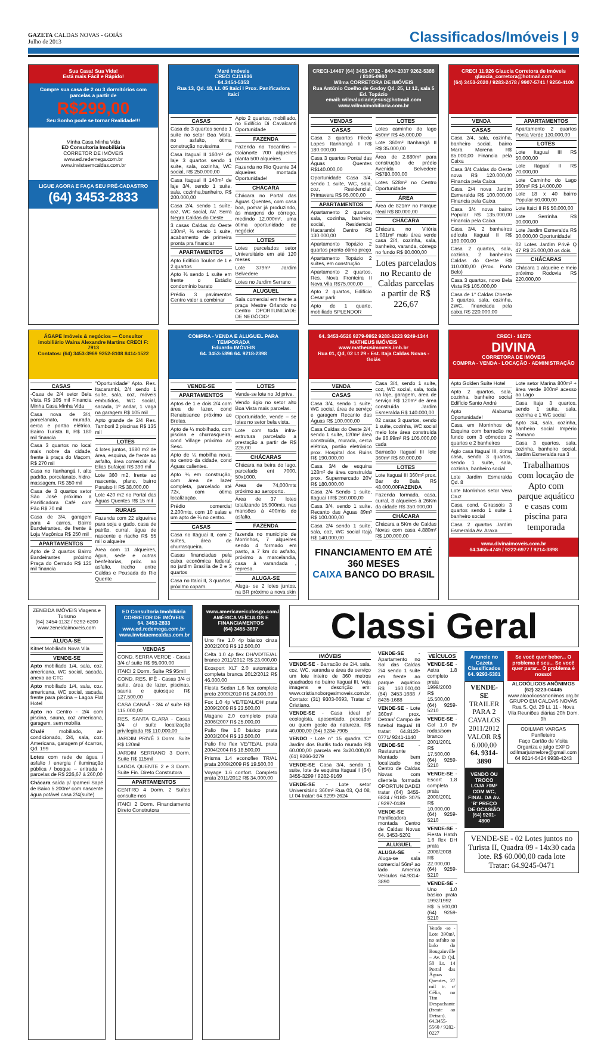GAZETA CALDAS NOVAS - GOIÁS
Julho de 2013
Classificados/Imóveis | 9
Sua Casa! Sua Vida!
Está mais Fácil e Rápido!
Compre sua casa de 2 ou 3 dormitórios com parcelas a partir de
R$299,00
Seu Sonho pode se tornar Realidade!!!
Minha Casa Minha Vida
ED Consultoria Imobiliária
CORRETOR DE IMÓVEIS
www.ed.redemega.com.br
www.invistaemcaldas.com.br
LIGUE AGORA E FAÇA SEU PRÉ-CADASTRO
(64) 3453-2833
Maré Imóveis
CRECI CJ11936
64.3454-5353
Rua 13, Qd. 18, Lt. 05 Itaicí I Prox. Panificadora Itaicí
CASAS
Casa de 3 quartos sendo 1 suite no setor Boa Vista, no asfalto, ótima construção novissima
Casa Itaguaí II 160m² de laje 3 quartos sendo 1 suite, sala, cozinha, WC social, R$ 250.000,00
Casa Itaguaí II 140m² de laje 3/4, sendo 1 suite, sala, cozinha,banheiro, R$ 200.000,00
Casa 2/4, sendo 1 suíte, coz, WC social, AV. Serra Negra Caldas do Oeste
3 casas Caldas do Oeste 130m², ¾ sendo 1 suite, acabamento de primeira pronta pra financiar
APARTAMENTOS
Apto Edifício Toulon de 1 e 2 quartos
Apto ¾ sendo 1 suite em frente o Estádio condomínio barato
Prédio 3 pavimentos Centro valor a combinar
Apto 2 quartos, mobiliado, no Edifício Di Cavalcanti Oportunidade
FAZENDA
Fazenda no Tocantins – Goianorte 700 alqueires planta 500 alqueires
Fazenda no Rio Quente 34 alqueires montada Oportunidade!
CHÁCARA
Chácara no Portal das Águas Quentes, com casa boa, pomar já produzindo, às margens do córrego, medindo 12.000m², uma ótima oportunidade de negócio!
LOTES
Lotes parcelados setor Universitário em até 120 meses
Lote 379m² Jardim Belvedere
Lotes no Jardim Serrano
ALUGUEL
Sala comercial em frente a praça Mestre Orlando no Centro OPORTUNIDADE DE NEGÓCIO!
CRECI-14467 (64) 3453-0732 - 8404-2037 9262-5388 / 8105-0980
Wilma CORRETORA DE IMÓVEIS
Rua Antônio Coelho de Godoy Qd. 25, Lt 12, sala 5 Ed. Topázio
email: wilmaluciadejesus@hotmail.com www.wilmaimobiliaria.com.br
VENDAS
CASAS
Casa 3 quartos Filedo Lopes Itanhangá I R$ 180.000,00
Casa 3 quartos Pontal das Águas Quentes R$140.000,00
Oportunidade Casa 3/4, sendo 1 suite, WC, sala, coz, Residencial. Primavera R$ 95.000,00
APARTAMENTOS
Apartamento 2 quartos, sala, cozinha, banheiro social, Residencial Hacarambi Centro R$ 130.000,00
Apartamento Topázio 2 quartos pronto ótimo preço
Apartamento Topázio 2 suites, em construção
Apartamento 2 quartos, Res. Nova Fronteira II Nova Vila R$75.000,00
Apto 2 quartos, Edifício Cesar park
Apto de 1 quarto, mobiliado SPLENDOR
LOTES
Lotes caminho do lago 450m² R$ 45.000,00
Lote 360m² Itanhangá II R$ 35.000,00
Área de 2.880m² para construção de prédio Avenida Belvedere R$780.000,00
Lotes 528m² no Centro Oportunidade
ÁREA
Área de 821m² no Parque Real R$ 80.000,00
CHÁCARA
Chácara no Vitória 1.081m² mais área verde casa 2/4, cozinha, sala, banheiro, varanda, córrego no fundo R$ 80.000,00
Lotes parcelados no Recanto de Caldas parcelas a partir de R$ 226,67
CRECI 11.926 Glaucia Corretora de Imóveis
glaucia_corretora@hotmail.com
(64) 3453-2020 / 9283-2478 / 9907-5741 / 9256-4100
VENDA
CASAS
Casa 2/4, sala, cozinha, banheiro social, bairro Mara Morena R$ 85.000,00 Financia pela Caixa
Casa 3/4 Caldas do Oeste nova R$ 120.000,00 Financia pela Caixa
Casa 2/4 nova Jardim Esmeralda R$ 100.000,00 Financia pela Caixa
Casa 3/4 nova bairro Popular R$ 135.000,00 Financia pela Caixa
Casa 3/4, 2 banheiros edícula Itaguaí II R$ 160.000,00
Casa 2 quartos, sala, cozinha, 2 banheiros Caldas do Oeste R$ 110.000,00 (Prox. Porto Belo)
Casa 3 quartos, novo Bela Vista R$ 105.000,00
Casa de 1° Caldas D'oeste 3 quartos, sala, cozinha, 2WC, financiada pela caixa R$ 220.000,00
APARTAMENTOS
Apartamento 2 quartos Ponta Verde 130.000,00
LOTES
Lote Itaguaí III R$ 50.000,00
Lote Itaguaí II R$ 70.000,00
Lote Caminho do Lago 360m² R$ 14.000,00
Lote 18 x 40 bairro Popular 50.000,00
Lote Itaici II R$ 50.000,00
Lote Serrinha R$ 30.000,00
Lote Jardim Esmeralda R$ 30.000,00 Oportunidade!
02 Lotes Jardim Privê Q 47 R$ 25.000,00 os dois
CHÁCARAS
Chácara 1 alqueire e meio próximo Rodovia R$ 220.000,00
ÁGAPE Imóveis & negócios — Consultor imobiliário Waina Alexandre Martins CRECI F: 7913
Contatos: (64) 3453-3969 9252-8108 8414-1522
CASAS
-Casa de 2/4 setor Bela Vista R$ 105 mil Financia Minha Casa Minha Vida
Casa nova de 3/4, porcelanato, murada, cerca e portão elétrico, Bairro Turista II, R$ 180 mil financia
Casa 3 quartos no local mais nobre da cidade, frente à praça do Maçom, R$ 270 mil
Casa no Itanhangá I, alto padrão, porcelanato, hidro-massagem, R$ 350 mil
Casa de 3 quartos setor São José próximo a Panificadora Café com Pão R$ 70 mil
Casa de 3/4, garagem para 4 carros, Bairro Bandeirantes, de frente à Loja Maçônica R$ 250 mil
APARTAMENTOS
Apto de 2 quartos Bairro Bandeirantes próximo Praça do Cerrado R$ 125 mil financia
"Oportunidade" Apto. Res. Itacarambí, 2/4 sendo 1 suíte, sala, coz, móveis embutidos, WC social, sacada, 1º andar, 1 vaga na garagem R$ 105 mil
Apto grande de 2/4 Res. Tamboril 2 piscinas R$ 135 mil
LOTES
4 lotes juntos, 1680 m2 de área, esquina, de frente ao asfalto, área comercial Av. Elias Bufaiçal R$ 390 mil
Lote 360 m2, frente ao nascente, plano, bairro Paraíso II R$ 38.000,00
Lote 420 m2 no Portal das Águas Quentes R$ 15 mil
RURAIS
Fazenda com 22 alqueires para soja e gado, casa de patrão, curral, água de nascente e riacho R$ 55 mil o alqueire
Área com 11 alqueires, água, sede e outras benfeitorias, próx. ao asfalto, trecho entre Caldas e Pousada do Rio Quente
COMPRA - VENDA E ALUGUEL PARA TEMPORADA
Eduardo IMÓVEIS
64. 3453-5896 64. 9218-2398
VENDE-SE
APARTAMENTOS
Aptos de 1 e dois 2/4 com área de lazer, cond Renaissance próximo ao Bretas.
Apto de ¼ mobilhado, com piscina e churrasqueira, cond Village próximo ao Sesc.
Apto de ¼ mobilha nova, no centro da cidade, cond Águas calientes.
Apto ¼ em construção, com área de lazer completa, parcelado até 72x, com ótima localização.
Prédio comercial 2,200mts, com 10 salas e um apto de ¾ no centro.
CASAS
Casa no Itaguaí II, com 2 suítes, área de churrasqueira.
Casas financiadas pela caixa econômica federal, no jardim Brasília de 2 e 3 quartos
Casa no Itaicí II, 3 quartos, próximo copam.
LOTES
Vende-se lote no Jd prive.
Vendo ágio no setor alto Boa Vista mais parcelas.
Oportunidade, vende – se lotes no setor bela vista.
Lote com toda infra-estrutura parcelado a prestação a partir de R$ 226,00
CHÁCARAS
Chácara na beira do lago, parcelado ent 7000, 50x1000.
Área de 74,000mts próximo ao aeroporto.
Área de 37 lotes totalizando 15,900mts, nas mansões à 400mts do asfalto.
FAZENDA
fazenda no município de Morrinhos, 7 alqueires sendo 4 formado em pasto, a 7 km do asfalto, próximo a marcelandia, casa á varandada , represa.
ALUGA-SE
Aluga- se 2 lotes juntos, na BR próximo a nova skin
64. 3453-6526 9279-9952 9288-1223 9249-1344
MATHEUS IMÓVEIS
www.matheusimoveis.imb.br
Rua 01, Qd, 02 Lt 29 - Est. Itaja Caldas Novas - Goiás
VENDA
CASAS
Casa 3/4, sendo 1 suíte, WC social, área de serviço e garagem Recanto das Águas R$ 100.000,00
Casa Caldas do Oeste 2/4, sendo 1 suíte, 120m² área construída, murada, cerca elétrica, portão eletrônico prox. Hospital dos Ruins R$ 190.000,00
Casa 3/4 de esquina 128m² de área construída prox. Supermercado 20V R$ 180.000,00
Casa 2/4 Sendo 1 suíte, Itaguaí I R$ 260.000,00
Casa 3/4, sendo 1 suíte, Recanto das Águas 89m³ R$ 100.000,00
Casa 2/4 sendo 1 suíte, sala, coz, WC social Itajá R$ 140.000,00
Casa 3/4, sendo 1 suíte, coz, WC social, sala, toda na laje, garagem, área de serviço R$ 120m² de área construída Jardim Esmeralda R$ 140.000,00
02 casas 3 quartos, sendo 1 suíte, cozinha, WC social meio lote área construída de 86.99m² R$ 105.000,00 cada
Barracão Itaguaí III lote 360m² R$ 60.000,00
LOTES
Lote Itaguaí III 360m² prox. Bar do Bala R$ 48.000,00FAZENDA
Fazenda formada, casa, curral, 8 alqueires à 26Km da cidade R$ 350.000,00
CHÁCARA
Chácara a 5Km de Caldas Novas com casa 4.880m² R$ 100.000,00
FINANCIAMENTO EM ATÉ 360 MESES
CAIXA BANCO DO BRASIL
CRECI - 16272
DIVINA
CORRETORA DE IMÓVEIS
COMPRA - VENDA - LOCAÇÃO - ADMINISTRAÇÃO
Apto Golden Suíte Hotel
Apto 2 quartos, sala, cozinha, banheiro social Edifício Santo André
Apto Alabama Oportunidade!
Casa em Morrinhos de Esquina com barracão no fundo com 3 cômodos 2 quartos e 2 banheiros
Ágio casa Itaguaí III, ótima casa, sendo 3 quartos, sendo 1 suíte, sala, cozinha, banheiro social
Lote Jardim Esmeralda Qd. 8
Lote Morrinhos setor Vera Cruz
Casa cond. Girassóis 3 quartos sendo 1 suite 1 banheiro social
Casa 2 quartos Jardim Esmeralda Av. Araxa
Lote setor Marina 800m² + área verde 800m² acesso ao Lago
Casa Itaja 3 quartos, sendo 1 suíte, sala, cozinha e 1 WC social
Apto 3/4, sala, cozinha, banheiro social Império Romano
Casa 3 quartos, sala, cozinha, banheiro social, Jardim Esmeralda rua 3
Trabalhamos com locação de Apto com parque aquático e casas com piscina para temporada
www.divinaimoveis.com.br
64.3455-4749 / 9222-6977 / 9214-3898
ZENEIDA IMÓVEIS Viagens e Turismo
(64) 3454-1132 / 9292-6200
www.zeneidaimoveis.com
ALUGA-SE
Kitnet Mobiliada Nova Vila
VENDE-SE
Apto mobiliado 1/4, sala, coz. americana, WC social, sacada, anexo ao CTC
Apto mobiliado 1/4, sala, coz. americana, WC social, sacada, frente para piscina – Lagoa Flat Hotel
Apto no Centro - 2/4 com piscina, sauna, coz americana, garagem, sem mobilia
Chalé mobiliado, ar-condicionado, 2/4, sala, coz. Americana, garagem p/ 4carros, Qd. 199
Lotes com rede de água / asfalto / energia / iluminação pública / bosque – entrada + parcelas de R$ 226,67 à 260,00
Chácara saída p/ Ipameri Sapé de Baixo 5.200m² com nascente água potável casa 2/4(suíte)
ED Consultoria Imobiliária CORRETOR DE IMÓVEIS
64. 3453-2833
www.ed.redemega.com.br www.invistaemcaldas.com.br
VENDAS
COND. SERRA VERDE - Casas 3/4 c/ suíte R$ 95.000,00
ITAICI 2 Dorm. Suíte R$ 95mil
COND. RES. IPÊ - Casas 3/4 c/ suíte, área de lazer, piscinas, sauna e quiosque R$ 127.500,00
CASA CANAÃ - 3/4 c/ suíte R$ 115.000,00
RES. SANTA CLARA - Casas 3/4 c/ suíte localização privilegiada R$ 110.000,00
JARDIM PRIVÊ 3 Dorm. Suíte R$ 120mil
JARDIM SERRANO 3 Dorm. Suíte R$ 115mil
LAGOA QUENTE 2 e 3 Dorm. Suíte Fin. Direto Construtora
APARTAMENTOS
CENTRO 4 Dorm. 2 Suítes consulte-nos
ITAICI 2 Dorm. Financiamento Direto Construtora
www.americaveiculosgo.com.br
AMÉRICA VEÍCULOS E FINANCIAMENTOS
(64) 3455-3697
Uno fire 1.0 4p básico cinza 2002/2003 R$ 12.500,00
Celta 1.0 4p flex DH/VD/TE/AL branco 2011/2012 R$ 23.000,00
Ecosport XLT 2.0 automática completa branca 2012/2012 R$ 46.000,00
Fiesta Sedan 1.6 flex completo preto 2009/2010 R$ 24.000,00
Fox 1.0 4p VE/TE/AL/DH prata 2009/2009 R$ 23.500,00
Magane 2.0 completo prata 2006/2007 R$ 25.000,00
Palio fire 1.0 básico prata 2003/2004 R$ 13.500,00
Palio fire flex VE/TE/AL prata 2004/2004 R$ 18.500,00
Prisma 1.4 econoflex TR/AL prata 2009/2009 R$ 19.500,00
Voyage 1.6 confort. Completo prata 2011/2012 R$ 34.000,00
Classi Geral
IMÓVEIS
VENDE-SE - Barracão de 2/4, sala, coz, WC, varanda e área de serviço um lote inteiro de 360 metros quadrados no bairro Itaguaí III. Veja imagens e descrição em: www.cristianoborgesimoveis.com.br. Contato: (31) 9303-0693, Tratar c/ Cristiano.
VENDE-SE - Casa ideal p/ ecologista, aposentado, pescador ou quem goste da natureza. R$ 40.000,00 (64) 9284-7905
VENDO - Lote n° 15 quadra "C" Jardim dos Buritis todo murado R$ 60.000,00 parcela em 3x20.000,00 (61) 9266-3279
VENDE-SE Casa 3/4, sendo 1 suite, lote de esquina Itaguaí I (64) 3455-3299 / 9282-9169
VENDE-SE - Lote setor Universitário 360m² Rua 03, Qd 08, Lt 04 tratar: 64.9299-2624
VENDE-SE - Apartamento no Sol das Caldas 2/4 sendo 1 suite em frente ao parque aquático R$ 160.000,00 (64) 3453-1688 / 8435-1688
VENDE-SE - Lote 360m² prox. Detran/ Campo de futebol Itaguaí III tratar: 64.8120-0771/ 9241-1140
VENDE-SE - Restaurante Montado bem localizado no Centro de Caldas Novas com clientela formada OPORTUNIDADE! tratar (64) 3455-6824 / 9180- 3075 / 9297-0189
VENDE-SE Panificadora montada Centro de Caldas Novas 64. 3453-5202
ALUGUEL
ALUGA-SE -Aluga-se sala comercial 56m² ao lado America Veículos 64.9314-3890
VEÍCULOS
VENDE-SE - Astra 1.8 completo prata 1999/2000 R$ 15.500,00 (64) 9259-5210
VENDE-SE - Gol 1.0 8v rodas/som branco 2001/2001 R$ 17.500,00 (64) 9259-5210
VENDE-SE - Escort 1.8 completa prata 2000/2001 R$ 10.000,00 (64) 9259-5210
VENDE-SE - Fiesta Hatch 1.6 flex DH prata 2008/2008 R$ 22.000,00 (64) 9259-5210
VENDE-SE - Uno 1.0 basico prata 1992/1992 R$ 5.500,00 (64) 9259-5210
Vende -se - Lote 390m², no asfalto ao lado do Bougainville – Av. D Qd. 50 Lt. 14 Portal das Águas Quentes, 27 mil tr. c/ Célia, no Tim Despachante (frente ao Detran). 64.3455-5560 / 9282-0227
Anuncie no Gazeta Classificados
64. 9293-5381
VENDE-SE
TRAILER PARA 2 CAVALOS 2011/2012 VALOR R$ 6.000,00
64. 9314-3890
VENDO OU TROCO LOJA 70M² COM WC, FINAL DA Av. 'B' PREÇO DE OCASIÃO
(64) 9201-4800
Se você quer beber... O problema é seu... Se você quer parar... O problema é nosso!
ALCOÓLICOS ANÔNIMOS (62) 3223-04445
www.alcoolicosanonimos.org.br
GRUPO EM CALDAS NOVAS
Rua S, Qd. 29 Lt. 11 - Nova Vila Reuniões diárias 20h Dom. 9h
ODILMAR VARGAS
Panfleteiro
Faço Cartão de Visita
Organiza e julgo EXPO
odilmarjuiznelore@gmail.com
64 9214-5424 9938-4243
VENDE-SE - 02 Lotes juntos no Turista II, Quadra 09 - 14x30 cada lote. R$ 60.000,00 cada lote Tratar: 64.9245-0471